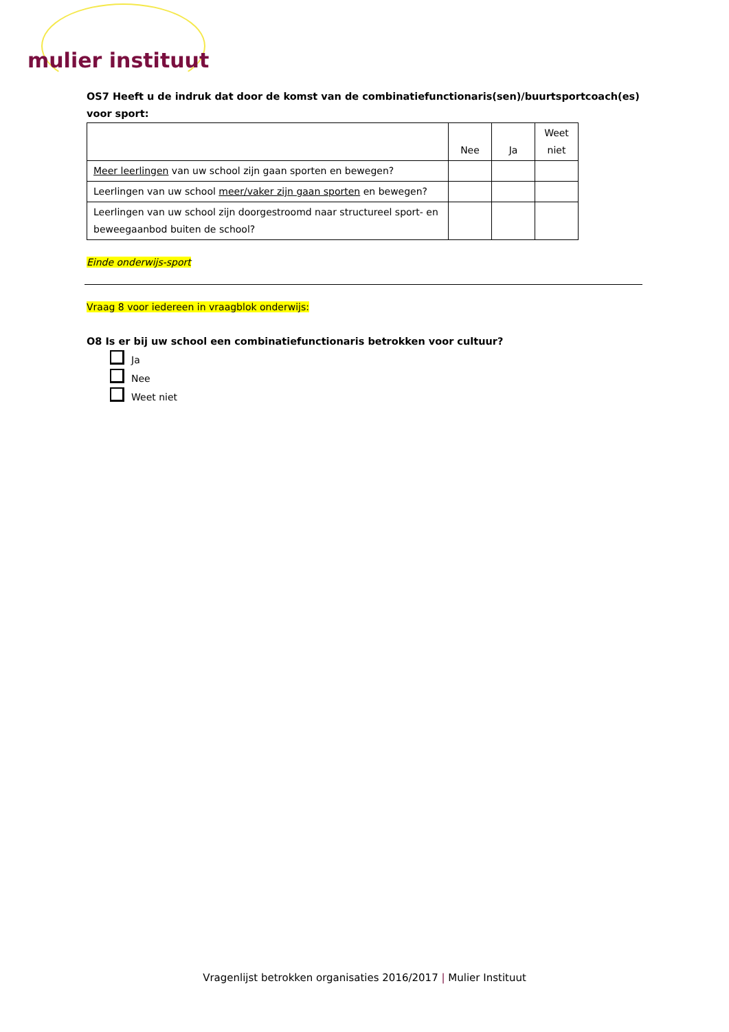mulier instituut
OS7 Heeft u de indruk dat door de komst van de combinatiefunctionaris(sen)/buurtsportcoach(es) voor sport:
| | Nee | Ja | Weet niet |
| Meer leerlingen van uw school zijn gaan sporten en bewegen? | | | |
| Leerlingen van uw school meer/vaker zijn gaan sporten en bewegen? | | | |
| Leerlingen van uw school zijn doorgestroomd naar structureel sport- en beweegaanbod buiten de school? | | | |
Einde onderwijs-sport
Vraag 8 voor iedereen in vraagblok onderwijs:
O8 Is er bij uw school een combinatiefunctionaris betrokken voor cultuur?
Ja
Nee
Weet niet
Vragenlijst betrokken organisaties 2016/2017 | Mulier Instituut